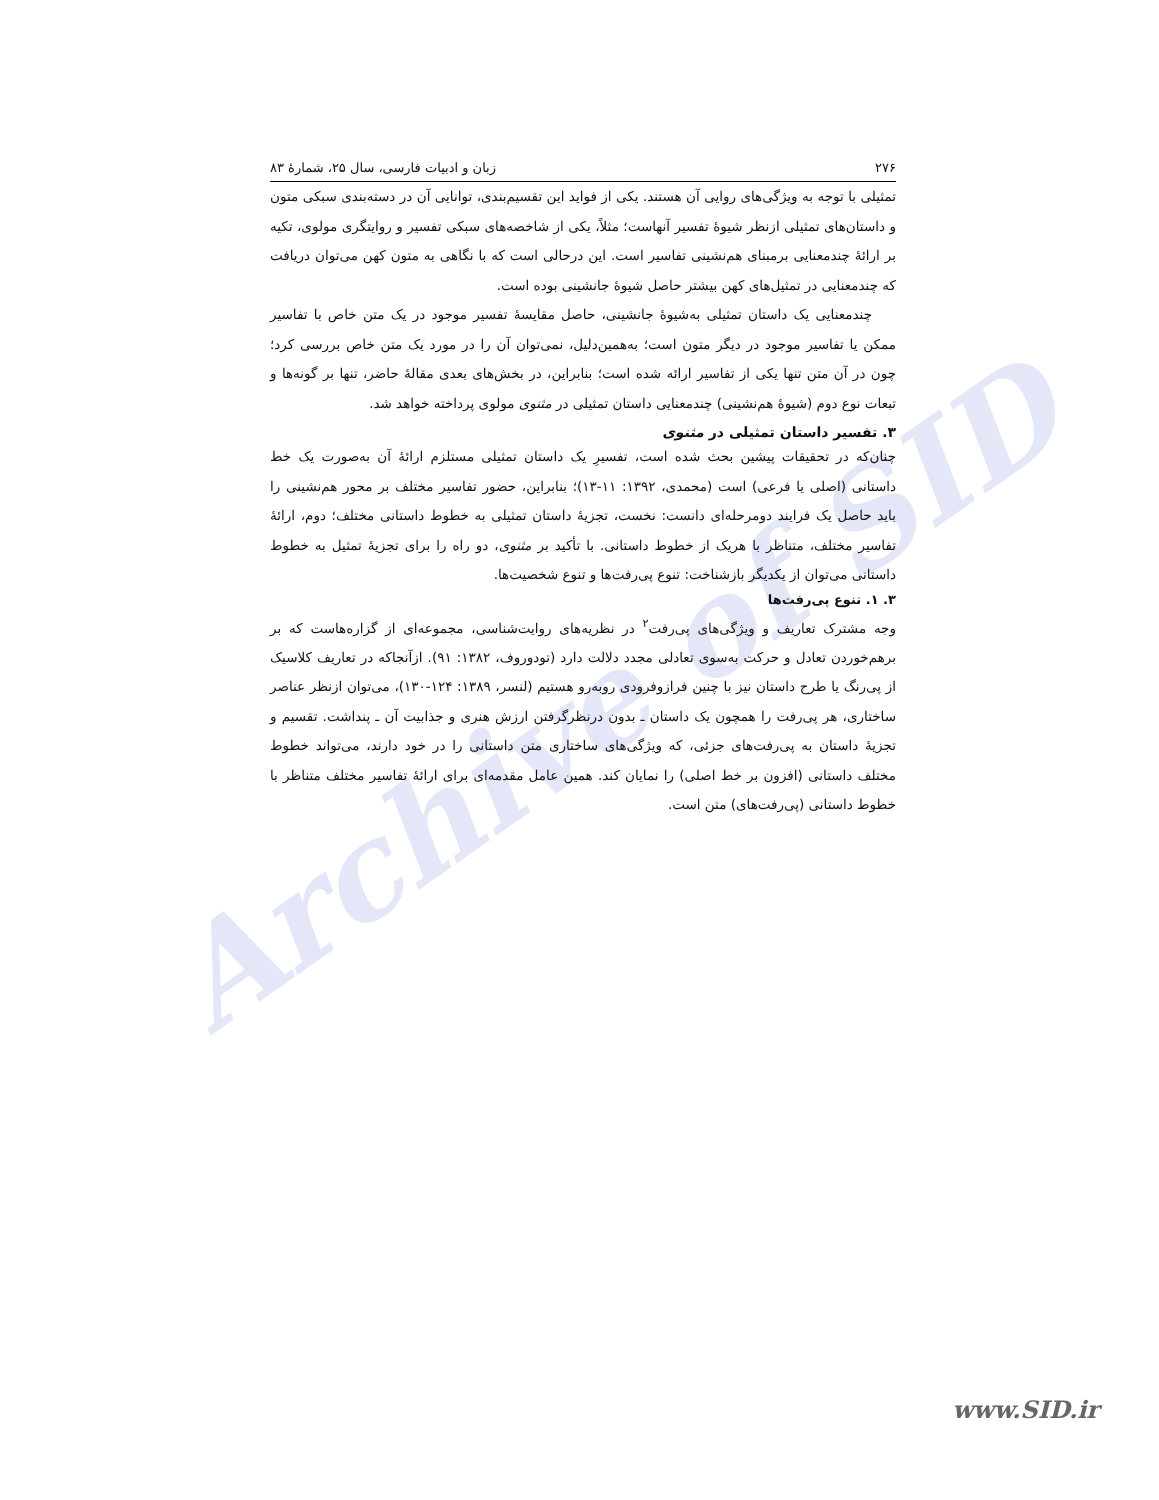Archive of SID
۲۷۶ زبان و ادبیات فارسی، سال ۲۵، شمارۀ ۸۳
تمثیلی با توجه به ویژگی‌های روایی آن هستند. یکی از فواید این تقسیم‌بندی، توانایی آن در دسته‌بندی سبکی متون و داستان‌های تمثیلی ازنظر شیوۀ تفسیر آنهاست؛ مثلاً، یکی از شاخصه‌های سبکی تفسیر و روایتگری مولوی، تکیه بر ارائۀ چندمعنایی برمبنای هم‌نشینی تفاسیر است. این درحالی است که با نگاهی به متون کهن می‌توان دریافت که چندمعنایی در تمثیل‌های کهن بیشتر حاصل شیوۀ جانشینی بوده است.
چندمعنایی یک داستان تمثیلی به‌شیوۀ جانشینی، حاصل مقایسۀ تفسیر موجود در یک متن خاص با تفاسیر ممکن یا تفاسیر موجود در دیگر متون است؛ به‌همین‌دلیل، نمی‌توان آن را در مورد یک متن خاص بررسی کرد؛ چون در آن متن تنها یکی از تفاسیر ارائه شده است؛ بنابراین، در بخش‌های بعدی مقالۀ حاضر، تنها بر گونه‌ها و تبعات نوع دوم (شیوۀ هم‌نشینی) چندمعنایی داستان تمثیلی در مثنوی مولوی پرداخته خواهد شد.
۳. تفسیر داستان تمثیلی در مثنوی
چنان‌که در تحقیقات پیشین بحث شده است، تفسیرِ یک داستان تمثیلی مستلزم ارائۀ آن به‌صورت یک خط داستانی (اصلی یا فرعی) است (محمدی، ۱۳۹۲: ۱۱-۱۳)؛ بنابراین، حضور تفاسیر مختلف بر محور هم‌نشینی را باید حاصل یک فرایند دومرحله‌ای دانست: نخست، تجزیۀ داستان تمثیلی به خطوط داستانی مختلف؛ دوم، ارائۀ تفاسیر مختلف، متناظر با هریک از خطوط داستانی. با تأکید بر مثنوی، دو راه را برای تجزیۀ تمثیل به خطوط داستانی می‌توان از یکدیگر بازشناخت: تنوع پی‌رفت‌ها و تنوع شخصیت‌ها.
۳. ۱. تنوع پی‌رفت‌ها
وجه مشترک تعاریف و ویژگی‌های پی‌رفت<sup>۲</sup> در نظریه‌های روایت‌شناسی، مجموعه‌ای از گزاره‌هاست که بر برهم‌خوردن تعادل و حرکت به‌سوی تعادلی مجدد دلالت دارد (تودوروف، ۱۳۸۲: ۹۱). ازآنجاکه در تعاریف کلاسیک از پی‌رنگ یا طرح داستان نیز با چنین فرازوفرودی روبه‌رو هستیم (لنسر، ۱۳۸۹: ۱۲۴-۱۳۰)، می‌توان ازنظر عناصر ساختاری، هر پی‌رفت را همچون یک داستان ـ بدون درنظرگرفتن ارزش هنری و جذابیت آن ـ پنداشت. تقسیم و تجزیۀ داستان به پی‌رفت‌های جزئی، که ویژگی‌های ساختاری متن داستانی را در خود دارند، می‌تواند خطوط مختلف داستانی (افزون بر خط اصلی) را نمایان کند. همین عامل مقدمه‌ای برای ارائۀ تفاسیر مختلف متناظر با خطوط داستانی (پی‌رفت‌های) متن است.
www.SID.ir